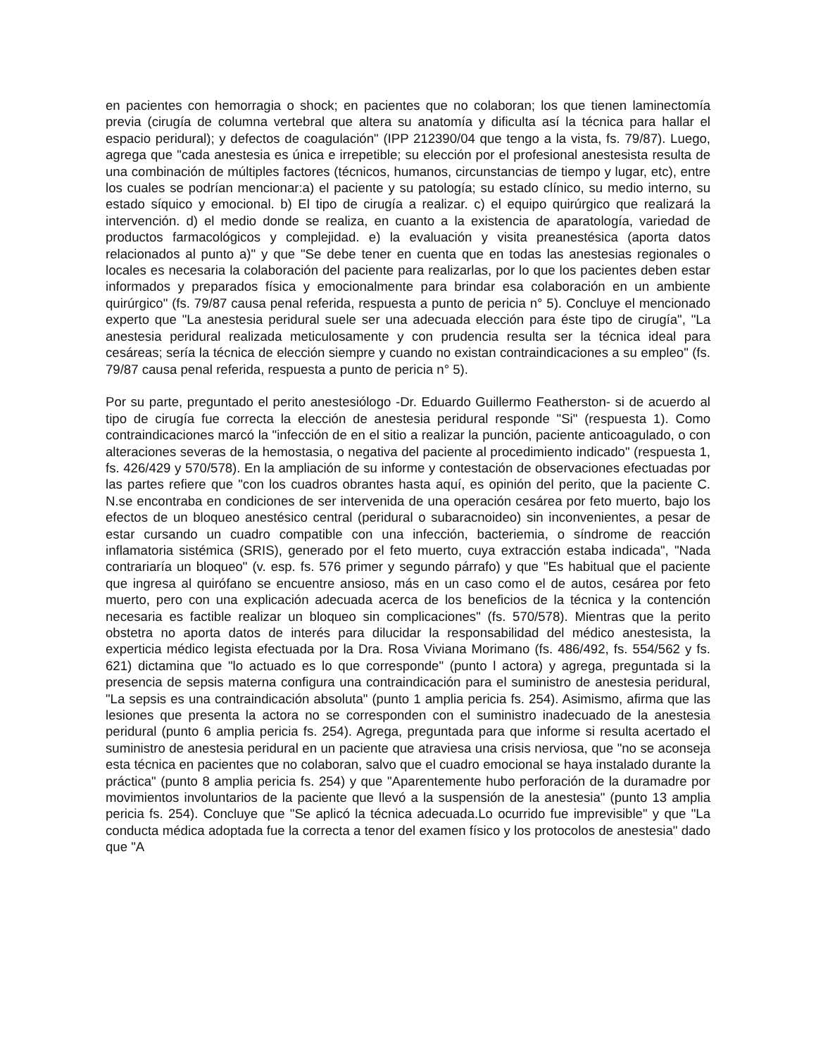en pacientes con hemorragia o shock; en pacientes que no colaboran; los que tienen laminectomía previa (cirugía de columna vertebral que altera su anatomía y dificulta así la técnica para hallar el espacio peridural); y defectos de coagulación" (IPP 212390/04 que tengo a la vista, fs. 79/87). Luego, agrega que "cada anestesia es única e irrepetible; su elección por el profesional anestesista resulta de una combinación de múltiples factores (técnicos, humanos, circunstancias de tiempo y lugar, etc), entre los cuales se podrían mencionar:a) el paciente y su patología; su estado clínico, su medio interno, su estado síquico y emocional. b) El tipo de cirugía a realizar. c) el equipo quirúrgico que realizará la intervención. d) el medio donde se realiza, en cuanto a la existencia de aparatología, variedad de productos farmacológicos y complejidad. e) la evaluación y visita preanestésica (aporta datos relacionados al punto a)" y que "Se debe tener en cuenta que en todas las anestesias regionales o locales es necesaria la colaboración del paciente para realizarlas, por lo que los pacientes deben estar informados y preparados física y emocionalmente para brindar esa colaboración en un ambiente quirúrgico" (fs. 79/87 causa penal referida, respuesta a punto de pericia n° 5). Concluye el mencionado experto que "La anestesia peridural suele ser una adecuada elección para éste tipo de cirugía", "La anestesia peridural realizada meticulosamente y con prudencia resulta ser la técnica ideal para cesáreas; sería la técnica de elección siempre y cuando no existan contraindicaciones a su empleo" (fs. 79/87 causa penal referida, respuesta a punto de pericia n° 5).
Por su parte, preguntado el perito anestesiólogo -Dr. Eduardo Guillermo Featherston- si de acuerdo al tipo de cirugía fue correcta la elección de anestesia peridural responde "Si" (respuesta 1). Como contraindicaciones marcó la "infección de en el sitio a realizar la punción, paciente anticoagulado, o con alteraciones severas de la hemostasia, o negativa del paciente al procedimiento indicado" (respuesta 1, fs. 426/429 y 570/578). En la ampliación de su informe y contestación de observaciones efectuadas por las partes refiere que "con los cuadros obrantes hasta aquí, es opinión del perito, que la paciente C. N.se encontraba en condiciones de ser intervenida de una operación cesárea por feto muerto, bajo los efectos de un bloqueo anestésico central (peridural o subaracnoideo) sin inconvenientes, a pesar de estar cursando un cuadro compatible con una infección, bacteriemia, o síndrome de reacción inflamatoria sistémica (SRIS), generado por el feto muerto, cuya extracción estaba indicada", "Nada contrariaría un bloqueo" (v. esp. fs. 576 primer y segundo párrafo) y que "Es habitual que el paciente que ingresa al quirófano se encuentre ansioso, más en un caso como el de autos, cesárea por feto muerto, pero con una explicación adecuada acerca de los beneficios de la técnica y la contención necesaria es factible realizar un bloqueo sin complicaciones" (fs. 570/578). Mientras que la perito obstetra no aporta datos de interés para dilucidar la responsabilidad del médico anestesista, la experticia médico legista efectuada por la Dra. Rosa Viviana Morimano (fs. 486/492, fs. 554/562 y fs. 621) dictamina que "lo actuado es lo que corresponde" (punto l actora) y agrega, preguntada si la presencia de sepsis materna configura una contraindicación para el suministro de anestesia peridural, "La sepsis es una contraindicación absoluta" (punto 1 amplia pericia fs. 254). Asimismo, afirma que las lesiones que presenta la actora no se corresponden con el suministro inadecuado de la anestesia peridural (punto 6 amplia pericia fs. 254). Agrega, preguntada para que informe si resulta acertado el suministro de anestesia peridural en un paciente que atraviesa una crisis nerviosa, que "no se aconseja esta técnica en pacientes que no colaboran, salvo que el cuadro emocional se haya instalado durante la práctica" (punto 8 amplia pericia fs. 254) y que "Aparentemente hubo perforación de la duramadre por movimientos involuntarios de la paciente que llevó a la suspensión de la anestesia" (punto 13 amplia pericia fs. 254). Concluye que "Se aplicó la técnica adecuada.Lo ocurrido fue imprevisible" y que "La conducta médica adoptada fue la correcta a tenor del examen físico y los protocolos de anestesia" dado que "A